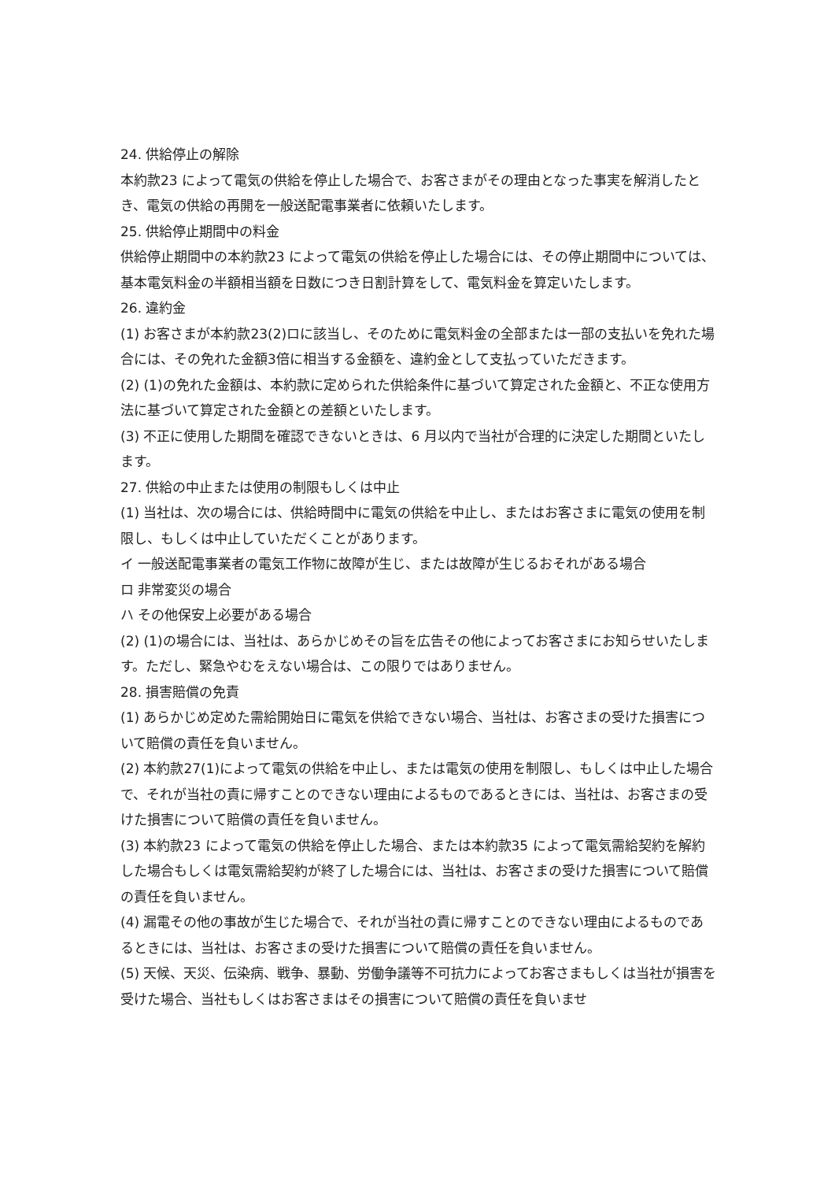24. 供給停止の解除
本約款23 によって電気の供給を停止した場合で、お客さまがその理由となった事実を解消したとき、電気の供給の再開を一般送配電事業者に依頼いたします。
25. 供給停止期間中の料金
供給停止期間中の本約款23 によって電気の供給を停止した場合には、その停止期間中については、基本電気料金の半額相当額を日数につき日割計算をして、電気料金を算定いたします。
26. 違約金
(1) お客さまが本約款23(2)ロに該当し、そのために電気料金の全部または一部の支払いを免れた場合には、その免れた金額3倍に相当する金額を、違約金として支払っていただきます。
(2) (1)の免れた金額は、本約款に定められた供給条件に基づいて算定された金額と、不正な使用方法に基づいて算定された金額との差額といたします。
(3) 不正に使用した期間を確認できないときは、6 月以内で当社が合理的に決定した期間といたします。
27. 供給の中止または使用の制限もしくは中止
(1) 当社は、次の場合には、供給時間中に電気の供給を中止し、またはお客さまに電気の使用を制限し、もしくは中止していただくことがあります。
イ 一般送配電事業者の電気工作物に故障が生じ、または故障が生じるおそれがある場合
ロ 非常変災の場合
ハ その他保安上必要がある場合
(2) (1)の場合には、当社は、あらかじめその旨を広告その他によってお客さまにお知らせいたします。ただし、緊急やむをえない場合は、この限りではありません。
28. 損害賠償の免責
(1) あらかじめ定めた需給開始日に電気を供給できない場合、当社は、お客さまの受けた損害について賠償の責任を負いません。
(2) 本約款27(1)によって電気の供給を中止し、または電気の使用を制限し、もしくは中止した場合で、それが当社の責に帰すことのできない理由によるものであるときには、当社は、お客さまの受けた損害について賠償の責任を負いません。
(3) 本約款23 によって電気の供給を停止した場合、または本約款35 によって電気需給契約を解約した場合もしくは電気需給契約が終了した場合には、当社は、お客さまの受けた損害について賠償の責任を負いません。
(4) 漏電その他の事故が生じた場合で、それが当社の責に帰すことのできない理由によるものであるときには、当社は、お客さまの受けた損害について賠償の責任を負いません。
(5) 天候、天災、伝染病、戦争、暴動、労働争議等不可抗力によってお客さまもしくは当社が損害を受けた場合、当社もしくはお客さまはその損害について賠償の責任を負いませ